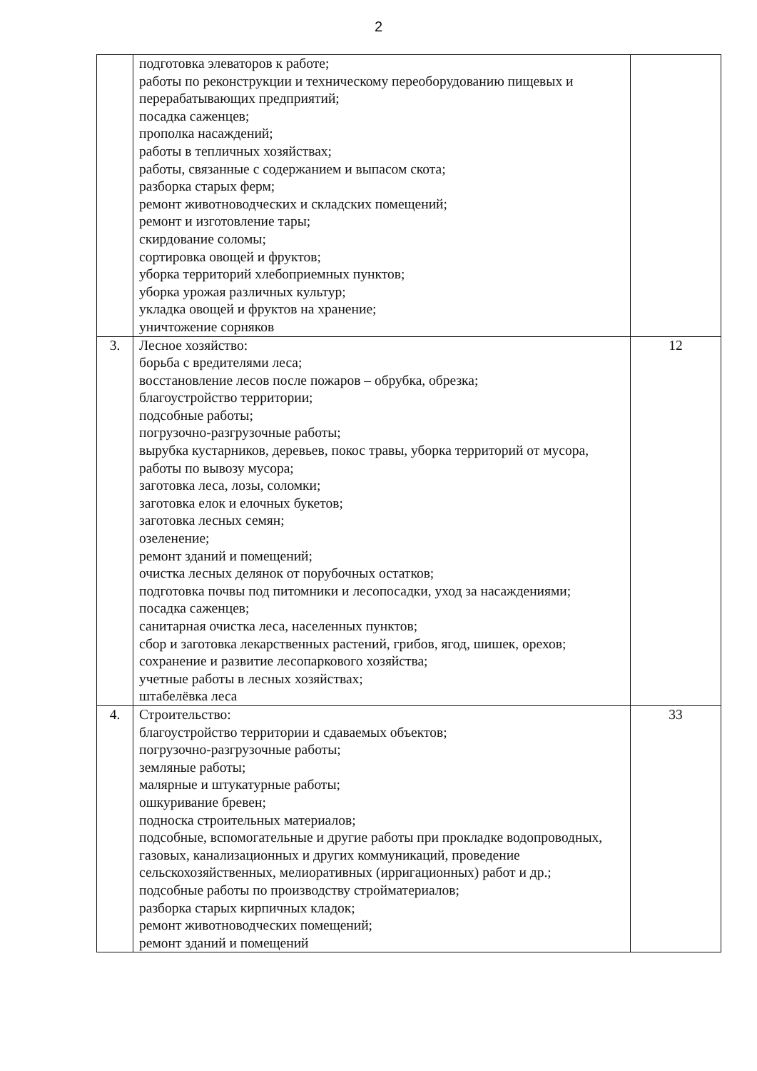2
| | подготовка элеваторов к работе; работы по реконструкции и техническому переоборудованию пищевых и перерабатывающих предприятий; посадка саженцев; прополка насаждений; работы в тепличных хозяйствах; работы, связанные с содержанием и выпасом скота; разборка старых ферм; ремонт животноводческих и складских помещений; ремонт и изготовление тары; скирдование соломы; сортировка овощей и фруктов; уборка территорий хлебоприемных пунктов; уборка урожая различных культур; укладка овощей и фруктов на хранение; уничтожение сорняков | |
| 3. | Лесное хозяйство: борьба с вредителями леса; восстановление лесов после пожаров – обрубка, обрезка; благоустройство территории; подсобные работы; погрузочно-разгрузочные работы; вырубка кустарников, деревьев, покос травы, уборка территорий от мусора, работы по вывозу мусора; заготовка леса, лозы, соломки; заготовка елок и елочных букетов; заготовка лесных семян; озеленение; ремонт зданий и помещений; очистка лесных делянок от порубочных остатков; подготовка почвы под питомники и лесопосадки, уход за насаждениями; посадка саженцев; санитарная очистка леса, населенных пунктов; сбор и заготовка лекарственных растений, грибов, ягод, шишек, орехов; сохранение и развитие лесопаркового хозяйства; учетные работы в лесных хозяйствах; штабелёвка леса | 12 |
| 4. | Строительство: благоустройство территории и сдаваемых объектов; погрузочно-разгрузочные работы; земляные работы; малярные и штукатурные работы; ошкуривание бревен; подноска строительных материалов; подсобные, вспомогательные и другие работы при прокладке водопроводных, газовых, канализационных и других коммуникаций, проведение сельскохозяйственных, мелиоративных (ирригационных) работ и др.; подсобные работы по производству стройматериалов; разборка старых кирпичных кладок; ремонт животноводческих помещений; ремонт зданий и помещений | 33 |